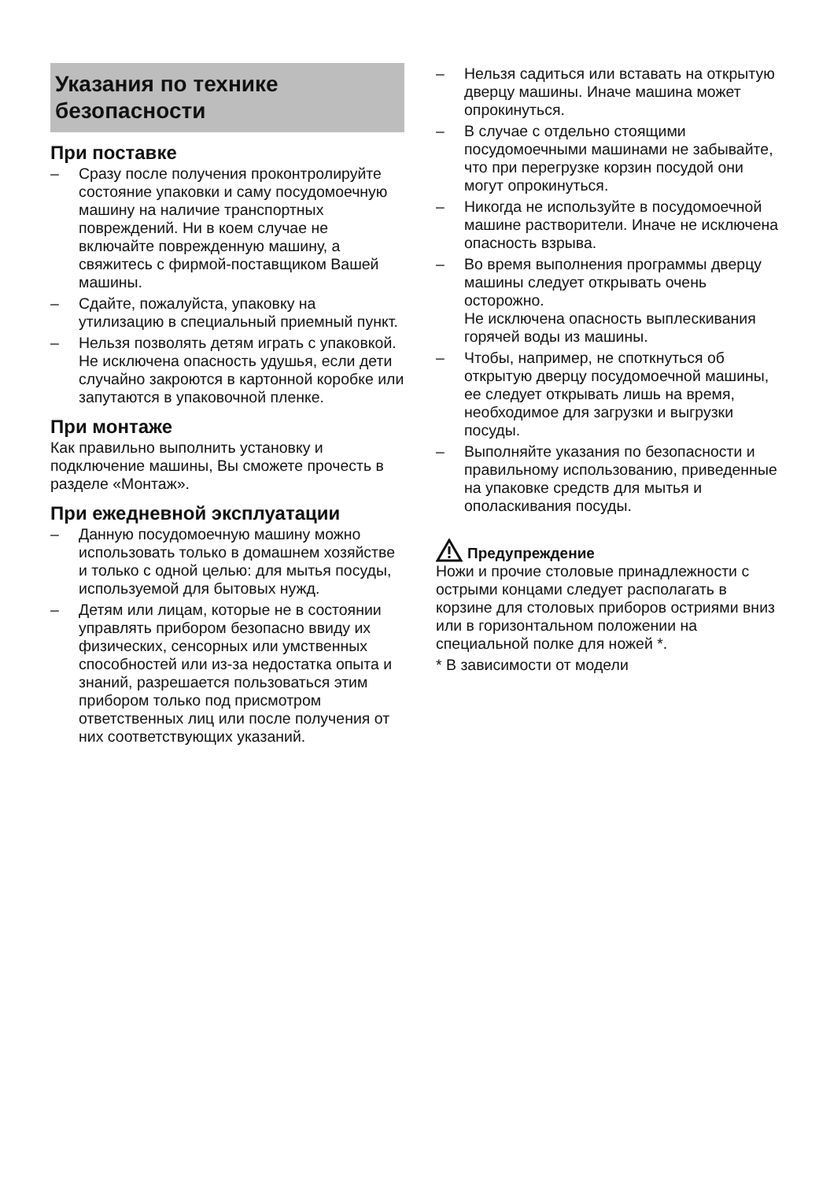Указания по технике
безопасности
При поставке
– Сразу после получения проконтролируйте состояние упаковки и саму посудомоечную машину на наличие транспортных повреждений. Ни в коем случае не включайте поврежденную машину, а свяжитесь с фирмой-поставщиком Вашей машины.
– Сдайте, пожалуйста, упаковку на утилизацию в специальный приемный пункт.
– Нельзя позволять детям играть с упаковкой.
Не исключена опасность удушья, если дети случайно закроются в картонной коробке или запутаются в упаковочной пленке.
При монтаже
Как правильно выполнить установку и подключение машины, Вы сможете прочесть в разделе «Монтаж».
При ежедневной эксплуатации
– Данную посудомоечную машину можно использовать только в домашнем хозяйстве и только с одной целью: для мытья посуды, используемой для бытовых нужд.
– Детям или лицам, которые не в состоянии управлять прибором безопасно ввиду их физических, сенсорных или умственных способностей или из-за недостатка опыта и знаний, разрешается пользоваться этим прибором только под присмотром ответственных лиц или после получения от них соответствующих указаний.
– Нельзя садиться или вставать на открытую дверцу машины. Иначе машина может опрокинуться.
– В случае с отдельно стоящими посудомоечными машинами не забывайте, что при перегрузке корзин посудой они могут опрокинуться.
– Никогда не используйте в посудомоечной машине растворители. Иначе не исключена опасность взрыва.
– Во время выполнения программы дверцу машины следует открывать очень осторожно.
Не исключена опасность выплескивания горячей воды из машины.
– Чтобы, например, не споткнуться об открытую дверцу посудомоечной машины, ее следует открывать лишь на время, необходимое для загрузки и выгрузки посуды.
– Выполняйте указания по безопасности и правильному использованию, приведенные на упаковке средств для мытья и ополаскивания посуды.
Предупреждение
Ножи и прочие столовые принадлежности с острыми концами следует располагать в корзине для столовых приборов остриями вниз или в горизонтальном положении на специальной полке для ножей *.
* В зависимости от модели